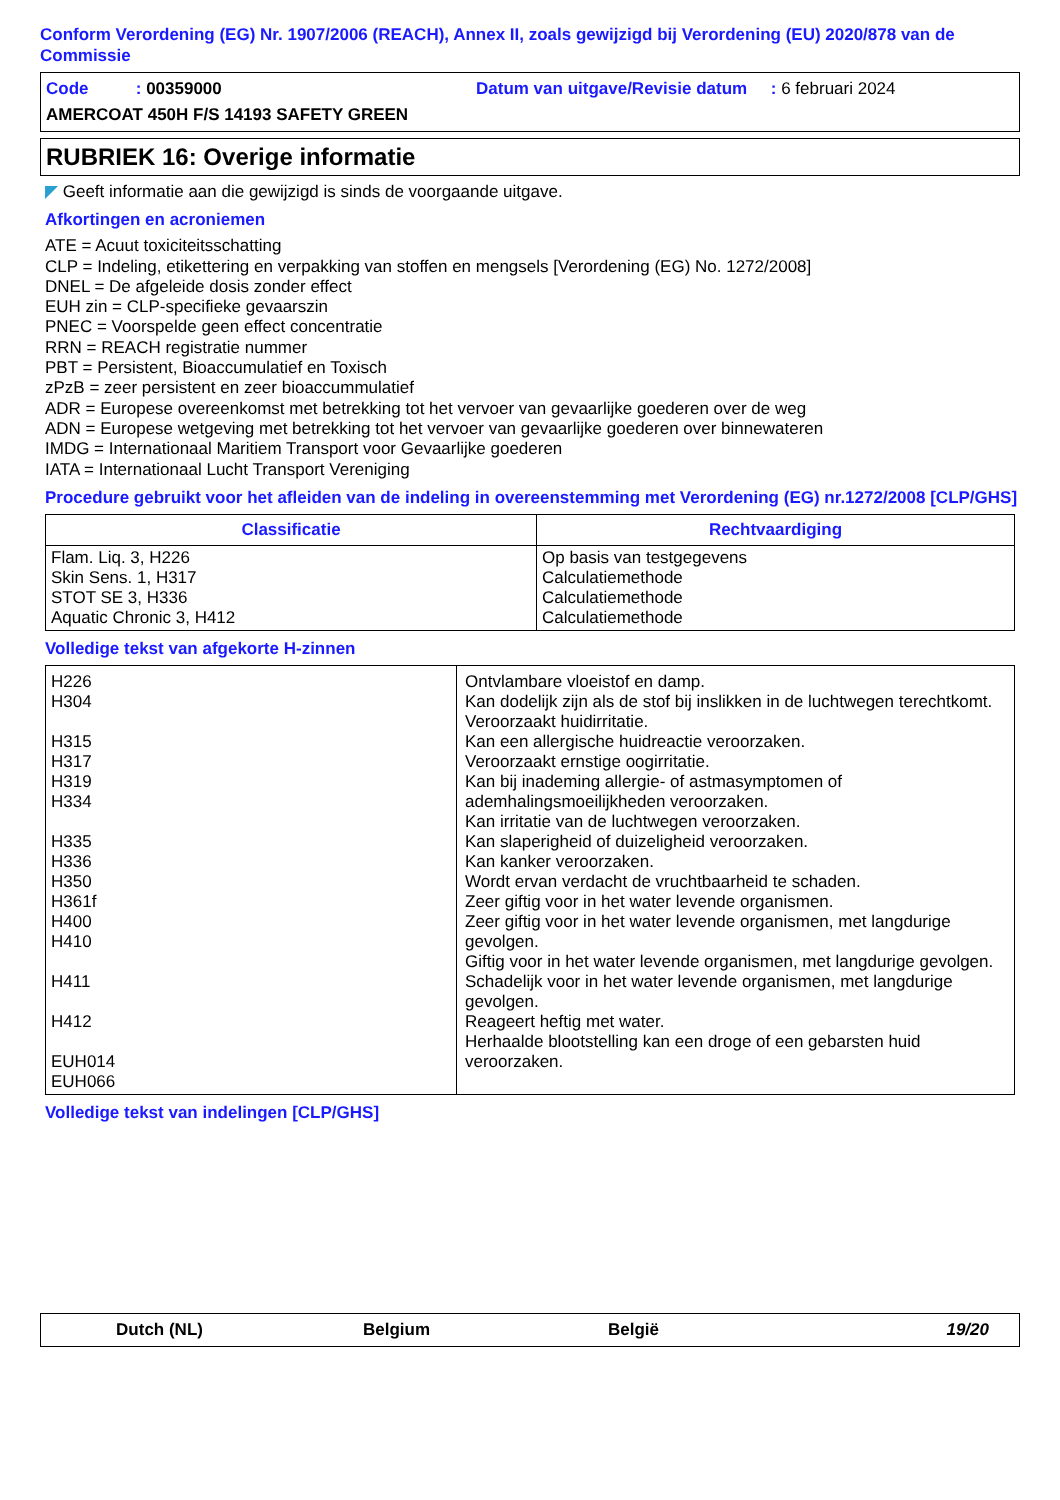Conform Verordening (EG) Nr. 1907/2006 (REACH), Annex II, zoals gewijzigd bij Verordening (EU) 2020/878 van de Commissie
Code : 00359000 Datum van uitgave/Revisie datum : 6 februari 2024
AMERCOAT 450H F/S 14193 SAFETY GREEN
RUBRIEK 16: Overige informatie
◤ Geeft informatie aan die gewijzigd is sinds de voorgaande uitgave.
Afkortingen en acroniemen
ATE = Acuut toxiciteitsschatting
CLP = Indeling, etikettering en verpakking van stoffen en mengsels [Verordening (EG) No. 1272/2008]
DNEL = De afgeleide dosis zonder effect
EUH zin = CLP-specifieke gevaarszin
PNEC = Voorspelde geen effect concentratie
RRN = REACH registratie nummer
PBT = Persistent, Bioaccumulatief en Toxisch
zPzB = zeer persistent en zeer bioaccummulatief
ADR = Europese overeenkomst met betrekking tot het vervoer van gevaarlijke goederen over de weg
ADN = Europese wetgeving met betrekking tot het vervoer van gevaarlijke goederen over binnewateren
IMDG = Internationaal Maritiem Transport voor Gevaarlijke goederen
IATA = Internationaal Lucht Transport Vereniging
Procedure gebruikt voor het afleiden van de indeling in overeenstemming met Verordening (EG) nr.1272/2008 [CLP/GHS]
| Classificatie | Rechtvaardiging |
| --- | --- |
| Flam. Liq. 3, H226 Skin Sens. 1, H317 STOT SE 3, H336 Aquatic Chronic 3, H412 | Op basis van testgegevens Calculatiemethode Calculatiemethode Calculatiemethode |
Volledige tekst van afgekorte H-zinnen
| H226 H304 H315 H317 H319 H334 H335 H336 H350 H361f H400 H410 H411 H412 EUH014 EUH066 | Ontvlambare vloeistof en damp. Kan dodelijk zijn als de stof bij inslikken in de luchtwegen terechtkomt. Veroorzaakt huidirritatie. Kan een allergische huidreactie veroorzaken. Veroorzaakt ernstige oogirritatie. Kan bij inademing allergie- of astmasymptomen of ademhalingsmoeilijkheden veroorzaken. Kan irritatie van de luchtwegen veroorzaken. Kan slaperigheid of duizeligheid veroorzaken. Kan kanker veroorzaken. Wordt ervan verdacht de vruchtbaarheid te schaden. Zeer giftig voor in het water levende organismen. Zeer giftig voor in het water levende organismen, met langdurige gevolgen. Giftig voor in het water levende organismen, met langdurige gevolgen. Schadelijk voor in het water levende organismen, met langdurige gevolgen. Reageert heftig met water. Herhaalde blootstelling kan een droge of een gebarsten huid veroorzaken. |
Volledige tekst van indelingen [CLP/GHS]
Dutch (NL) Belgium België 19/20